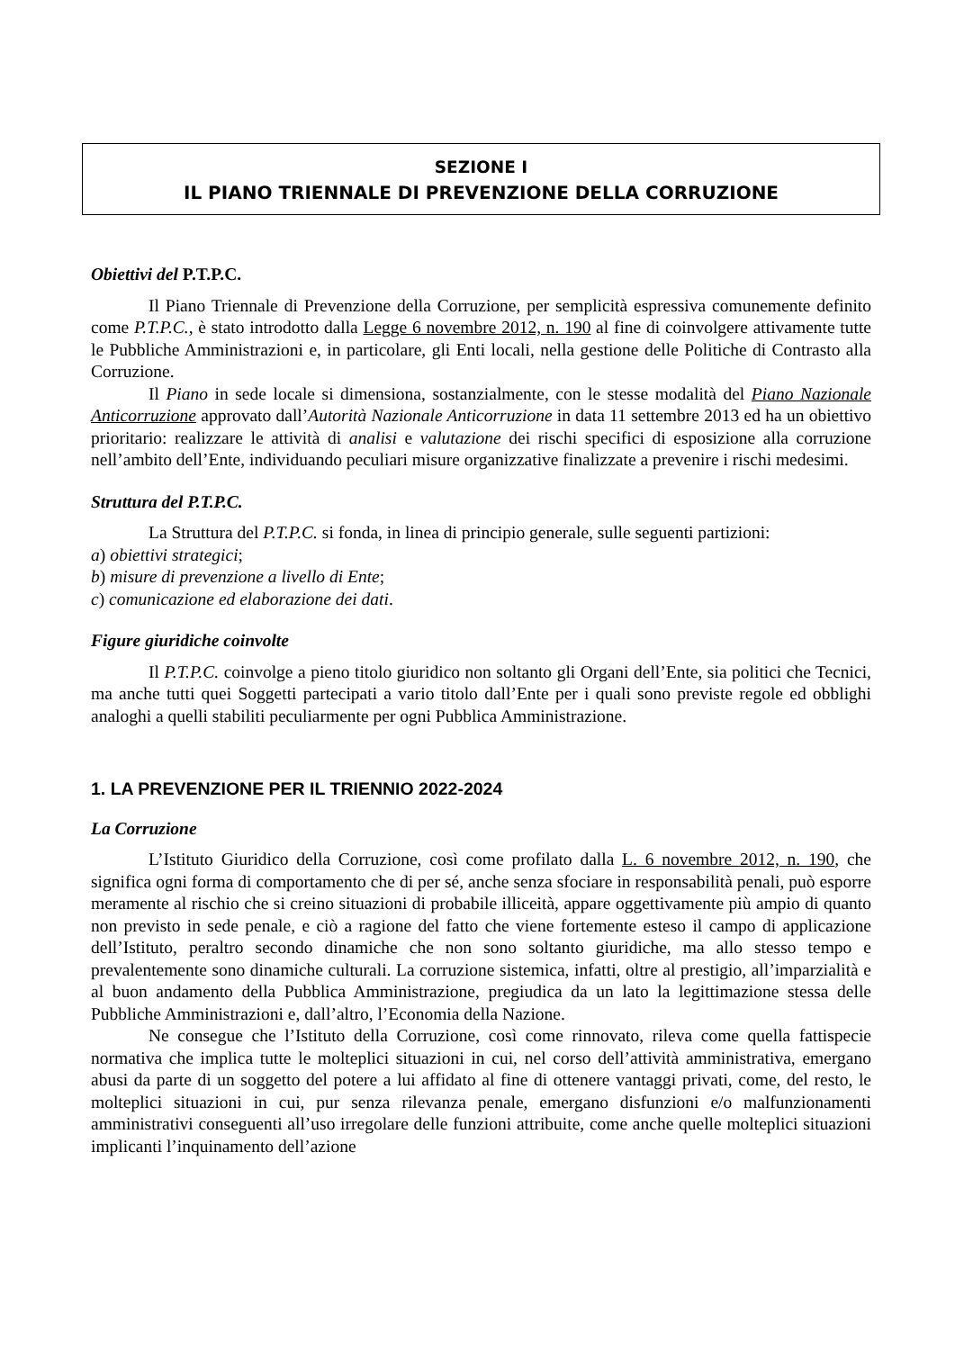SEZIONE I
IL PIANO TRIENNALE DI PREVENZIONE DELLA CORRUZIONE
Obiettivi del P.T.P.C.
Il Piano Triennale di Prevenzione della Corruzione, per semplicità espressiva comunemente definito come P.T.P.C., è stato introdotto dalla Legge 6 novembre 2012, n. 190 al fine di coinvolgere attivamente tutte le Pubbliche Amministrazioni e, in particolare, gli Enti locali, nella gestione delle Politiche di Contrasto alla Corruzione.
Il Piano in sede locale si dimensiona, sostanzialmente, con le stesse modalità del Piano Nazionale Anticorruzione approvato dall’Autorità Nazionale Anticorruzione in data 11 settembre 2013 ed ha un obiettivo prioritario: realizzare le attività di analisi e valutazione dei rischi specifici di esposizione alla corruzione nell’ambito dell’Ente, individuando peculiari misure organizzative finalizzate a prevenire i rischi medesimi.
Struttura del P.T.P.C.
La Struttura del P.T.P.C. si fonda, in linea di principio generale, sulle seguenti partizioni:
a) obiettivi strategici;
b) misure di prevenzione a livello di Ente;
c) comunicazione ed elaborazione dei dati.
Figure giuridiche coinvolte
Il P.T.P.C. coinvolge a pieno titolo giuridico non soltanto gli Organi dell’Ente, sia politici che Tecnici, ma anche tutti quei Soggetti partecipati a vario titolo dall’Ente per i quali sono previste regole ed obblighi analoghi a quelli stabiliti peculiarmente per ogni Pubblica Amministrazione.
1. LA PREVENZIONE PER IL TRIENNIO 2022-2024
La Corruzione
L’Istituto Giuridico della Corruzione, così come profilato dalla L. 6 novembre 2012, n. 190, che significa ogni forma di comportamento che di per sé, anche senza sfociare in responsabilità penali, può esporre meramente al rischio che si creino situazioni di probabile illiceità, appare oggettivamente più ampio di quanto non previsto in sede penale, e ciò a ragione del fatto che viene fortemente esteso il campo di applicazione dell’Istituto, peraltro secondo dinamiche che non sono soltanto giuridiche, ma allo stesso tempo e prevalentemente sono dinamiche culturali. La corruzione sistemica, infatti, oltre al prestigio, all’imparzialità e al buon andamento della Pubblica Amministrazione, pregiudica da un lato la legittimazione stessa delle Pubbliche Amministrazioni e, dall’altro, l’Economia della Nazione.
Ne consegue che l’Istituto della Corruzione, così come rinnovato, rileva come quella fattispecie normativa che implica tutte le molteplici situazioni in cui, nel corso dell’attività amministrativa, emergano abusi da parte di un soggetto del potere a lui affidato al fine di ottenere vantaggi privati, come, del resto, le molteplici situazioni in cui, pur senza rilevanza penale, emergano disfunzioni e/o malfunzionamenti amministrativi conseguenti all’uso irregolare delle funzioni attribuite, come anche quelle molteplici situazioni implicanti l’inquinamento dell’azione